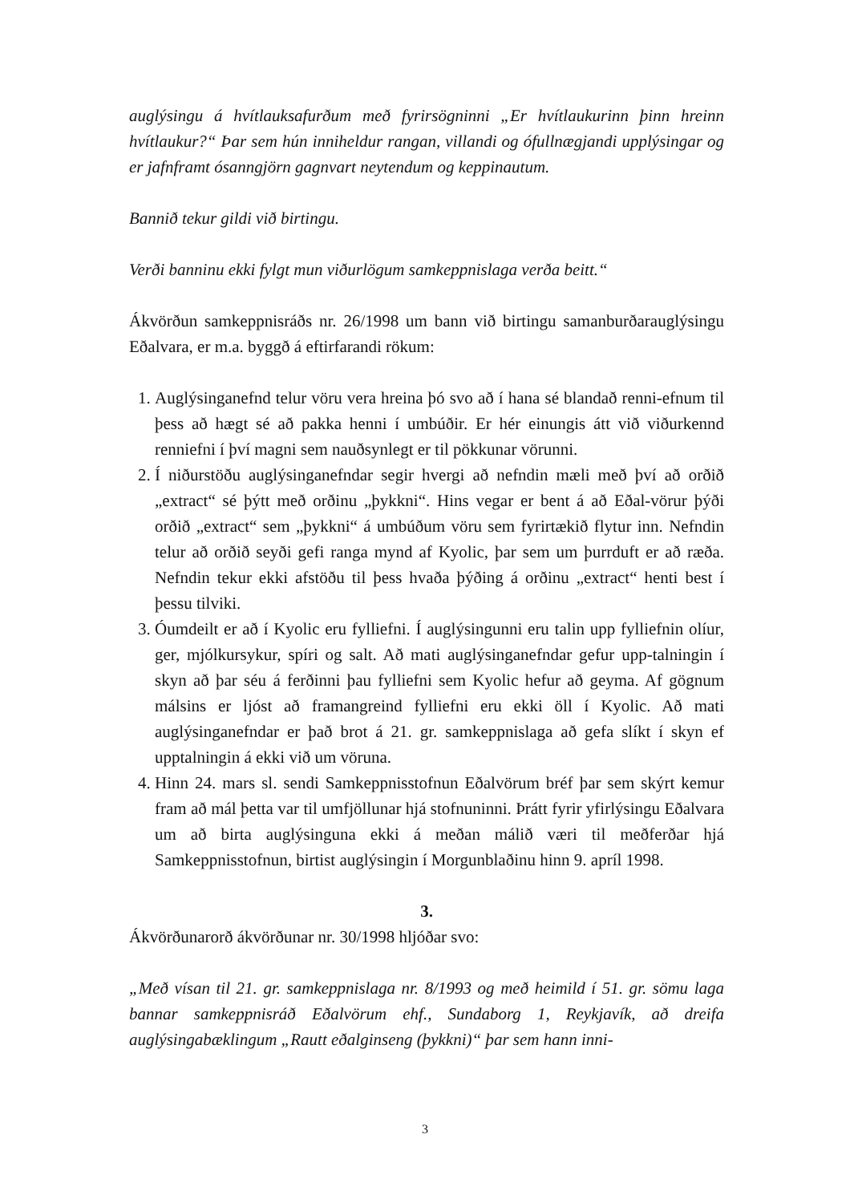auglýsingu á hvítlauksafurðum með fyrirsögninni „Er hvítlaukurinn þinn hreinn hvítlaukur?“ Þar sem hún inniheldur rangan, villandi og ófullnægjandi upplýsingar og er jafnframt ósanngjörn gagnvart neytendum og keppinautum.
Bannið tekur gildi við birtingu.
Verði banninu ekki fylgt mun viðurlögum samkeppnislaga verða beitt.“
Ákvörðun samkeppnisráðs nr. 26/1998 um bann við birtingu samanburðarauglýsingu Eðalvara, er m.a. byggð á eftirfarandi rökum:
1. Auglýsinganefnd telur vöru vera hreina þó svo að í hana sé blandað renni-efnum til þess að hægt sé að pakka henni í umbúðir. Er hér einungis átt við viðurkennd renniefni í því magni sem nauðsynlegt er til pökkunar vörunni.
2. Í niðurstöðu auglýsinganefndar segir hvergi að nefndin mæli með því að orðið „extract“ sé þýtt með orðinu „þykkni“. Hins vegar er bent á að Eðal-vörur þýði orðið „extract“ sem „þykkni“ á umbúðum vöru sem fyrirtækið flytur inn. Nefndin telur að orðið seyði gefi ranga mynd af Kyolic, þar sem um þurrduft er að ræða. Nefndin tekur ekki afstöðu til þess hvaða þýðing á orðinu „extract“ henti best í þessu tilviki.
3. Óumdeilt er að í Kyolic eru fylliefni. Í auglýsingunni eru talin upp fylliefnin olíur, ger, mjólkursykur, spíri og salt. Að mati auglýsinganefndar gefur upp-talningin í skyn að þar séu á ferðinni þau fylliefni sem Kyolic hefur að geyma. Af gögnum málsins er ljóst að framangreind fylliefni eru ekki öll í Kyolic. Að mati auglýsinganefndar er það brot á 21. gr. samkeppnislaga að gefa slíkt í skyn ef upptalningin á ekki við um vöruna.
4. Hinn 24. mars sl. sendi Samkeppnisstofnun Eðalvörum bréf þar sem skýrt kemur fram að mál þetta var til umfjöllunar hjá stofnuninni. Þrátt fyrir yfirlýsingu Eðalvara um að birta auglýsinguna ekki á meðan málið væri til meðferðar hjá Samkeppnisstofnun, birtist auglýsingin í Morgunblaðinu hinn 9. apríl 1998.
3.
Ákvörðunarorð ákvörðunar nr. 30/1998 hljóðar svo:
„Með vísan til 21. gr. samkeppnislaga nr. 8/1993 og með heimild í 51. gr. sömu laga bannar samkeppnisráð Eðalvörum ehf., Sundaborg 1, Reykjavík, að dreifa auglýsingabæklingum „Rautt eðalginseng (þykkni)“ þar sem hann inni-
3